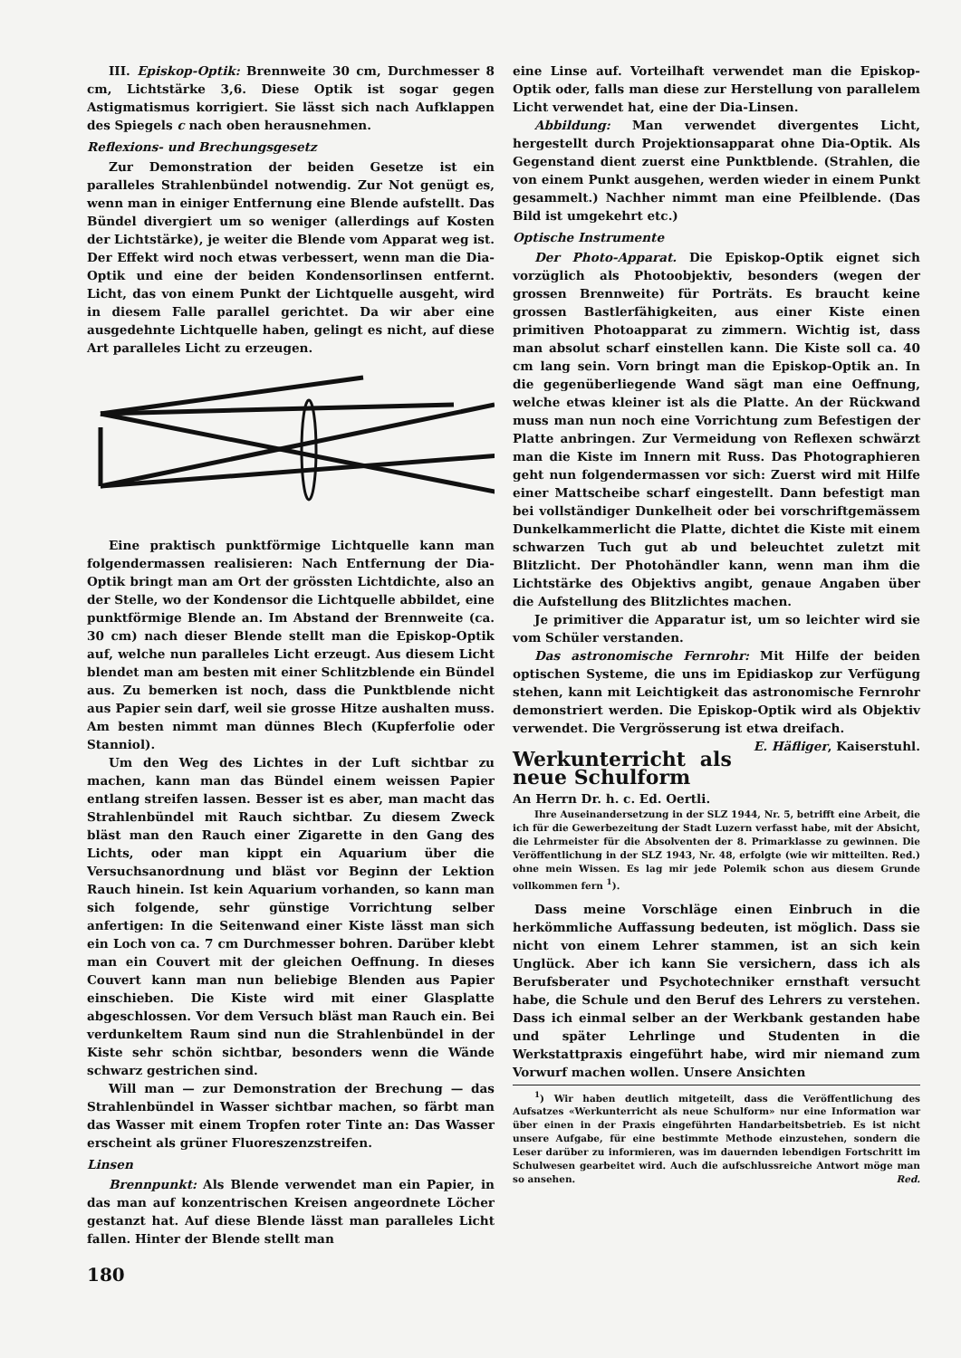III. Episkop-Optik: Brennweite 30 cm, Durchmesser 8 cm, Lichtstärke 3,6. Diese Optik ist sogar gegen Astigmatismus korrigiert. Sie lässt sich nach Aufklappen des Spiegels c nach oben herausnehmen.
Reflexions- und Brechungsgesetz
Zur Demonstration der beiden Gesetze ist ein paralleles Strahlenbündel notwendig. Zur Not genügt es, wenn man in einiger Entfernung eine Blende aufstellt. Das Bündel divergiert um so weniger (allerdings auf Kosten der Lichtstärke), je weiter die Blende vom Apparat weg ist. Der Effekt wird noch etwas verbessert, wenn man die Dia-Optik und eine der beiden Kondensorlinsen entfernt. Licht, das von einem Punkt der Lichtquelle ausgeht, wird in diesem Falle parallel gerichtet. Da wir aber eine ausgedehnte Lichtquelle haben, gelingt es nicht, auf diese Art paralleles Licht zu erzeugen.
Eine praktisch punktförmige Lichtquelle kann man folgendermassen realisieren: Nach Entfernung der Dia-Optik bringt man am Ort der grössten Lichtdichte, also an der Stelle, wo der Kondensor die Lichtquelle abbildet, eine punktförmige Blende an. Im Abstand der Brennweite (ca. 30 cm) nach dieser Blende stellt man die Episkop-Optik auf, welche nun paralleles Licht erzeugt. Aus diesem Licht blendet man am besten mit einer Schlitzblende ein Bündel aus. Zu bemerken ist noch, dass die Punktblende nicht aus Papier sein darf, weil sie grosse Hitze aushalten muss. Am besten nimmt man dünnes Blech (Kupferfolie oder Stanniol).
Um den Weg des Lichtes in der Luft sichtbar zu machen, kann man das Bündel einem weissen Papier entlang streifen lassen. Besser ist es aber, man macht das Strahlenbündel mit Rauch sichtbar. Zu diesem Zweck bläst man den Rauch einer Zigarette in den Gang des Lichts, oder man kippt ein Aquarium über die Versuchsanordnung und bläst vor Beginn der Lektion Rauch hinein. Ist kein Aquarium vorhanden, so kann man sich folgende, sehr günstige Vorrichtung selber anfertigen: In die Seitenwand einer Kiste lässt man sich ein Loch von ca. 7 cm Durchmesser bohren. Darüber klebt man ein Couvert mit der gleichen Oeffnung. In dieses Couvert kann man nun beliebige Blenden aus Papier einschieben. Die Kiste wird mit einer Glasplatte abgeschlossen. Vor dem Versuch bläst man Rauch ein. Bei verdunkeltem Raum sind nun die Strahlenbündel in der Kiste sehr schön sichtbar, besonders wenn die Wände schwarz gestrichen sind.
Will man — zur Demonstration der Brechung — das Strahlenbündel in Wasser sichtbar machen, so färbt man das Wasser mit einem Tropfen roter Tinte an: Das Wasser erscheint als grüner Fluoreszenzstreifen.
Linsen
Brennpunkt: Als Blende verwendet man ein Papier, in das man auf konzentrischen Kreisen angeordnete Löcher gestanzt hat. Auf diese Blende lässt man paralleles Licht fallen. Hinter der Blende stellt man
180
eine Linse auf. Vorteilhaft verwendet man die Episkop-Optik oder, falls man diese zur Herstellung von parallelem Licht verwendet hat, eine der Dia-Linsen.
Abbildung: Man verwendet divergentes Licht, hergestellt durch Projektionsapparat ohne Dia-Optik. Als Gegenstand dient zuerst eine Punktblende. (Strahlen, die von einem Punkt ausgehen, werden wieder in einem Punkt gesammelt.) Nachher nimmt man eine Pfeilblende. (Das Bild ist umgekehrt etc.)
Optische Instrumente
Der Photo-Apparat. Die Episkop-Optik eignet sich vorzüglich als Photoobjektiv, besonders (wegen der grossen Brennweite) für Porträts. Es braucht keine grossen Bastlerfähigkeiten, aus einer Kiste einen primitiven Photoapparat zu zimmern. Wichtig ist, dass man absolut scharf einstellen kann. Die Kiste soll ca. 40 cm lang sein. Vorn bringt man die Episkop-Optik an. In die gegenüberliegende Wand sägt man eine Oeffnung, welche etwas kleiner ist als die Platte. An der Rückwand muss man nun noch eine Vorrichtung zum Befestigen der Platte anbringen. Zur Vermeidung von Reflexen schwärzt man die Kiste im Innern mit Russ. Das Photographieren geht nun folgendermassen vor sich: Zuerst wird mit Hilfe einer Mattscheibe scharf eingestellt. Dann befestigt man bei vollständiger Dunkelheit oder bei vorschriftgemässem Dunkelkammerlicht die Platte, dichtet die Kiste mit einem schwarzen Tuch gut ab und beleuchtet zuletzt mit Blitzlicht. Der Photohändler kann, wenn man ihm die Lichtstärke des Objektivs angibt, genaue Angaben über die Aufstellung des Blitzlichtes machen.
Je primitiver die Apparatur ist, um so leichter wird sie vom Schüler verstanden.
Das astronomische Fernrohr: Mit Hilfe der beiden optischen Systeme, die uns im Epidiaskop zur Verfügung stehen, kann mit Leichtigkeit das astronomische Fernrohr demonstriert werden. Die Episkop-Optik wird als Objektiv verwendet. Die Vergrösserung ist etwa dreifach. E. Häfliger, Kaiserstuhl.
Werkunterricht als neue Schulform
An Herrn Dr. h. c. Ed. Oertli.
Ihre Auseinandersetzung in der SLZ 1944, Nr. 5, betrifft eine Arbeit, die ich für die Gewerbezeitung der Stadt Luzern verfasst habe, mit der Absicht, die Lehrmeister für die Absolventen der 8. Primarklasse zu gewinnen. Die Veröffentlichung in der SLZ 1943, Nr. 48, erfolgte (wie wir mitteilten. Red.) ohne mein Wissen. Es lag mir jede Polemik schon aus diesem Grunde vollkommen fern <sup>1</sup>).
Dass meine Vorschläge einen Einbruch in die herkömmliche Auffassung bedeuten, ist möglich. Dass sie nicht von einem Lehrer stammen, ist an sich kein Unglück. Aber ich kann Sie versichern, dass ich als Berufsberater und Psychotechniker ernsthaft versucht habe, die Schule und den Beruf des Lehrers zu verstehen. Dass ich einmal selber an der Werkbank gestanden habe und später Lehrlinge und Studenten in die Werkstattpraxis eingeführt habe, wird mir niemand zum Vorwurf machen wollen. Unsere Ansichten
<sup>1</sup>) Wir haben deutlich mitgeteilt, dass die Veröffentlichung des Aufsatzes «Werkunterricht als neue Schulform» nur eine Information war über einen in der Praxis eingeführten Handarbeitsbetrieb. Es ist nicht unsere Aufgabe, für eine bestimmte Methode einzustehen, sondern die Leser darüber zu informieren, was im dauernden lebendigen Fortschritt im Schulwesen gearbeitet wird. Auch die aufschlussreiche Antwort möge man so ansehen. Red.